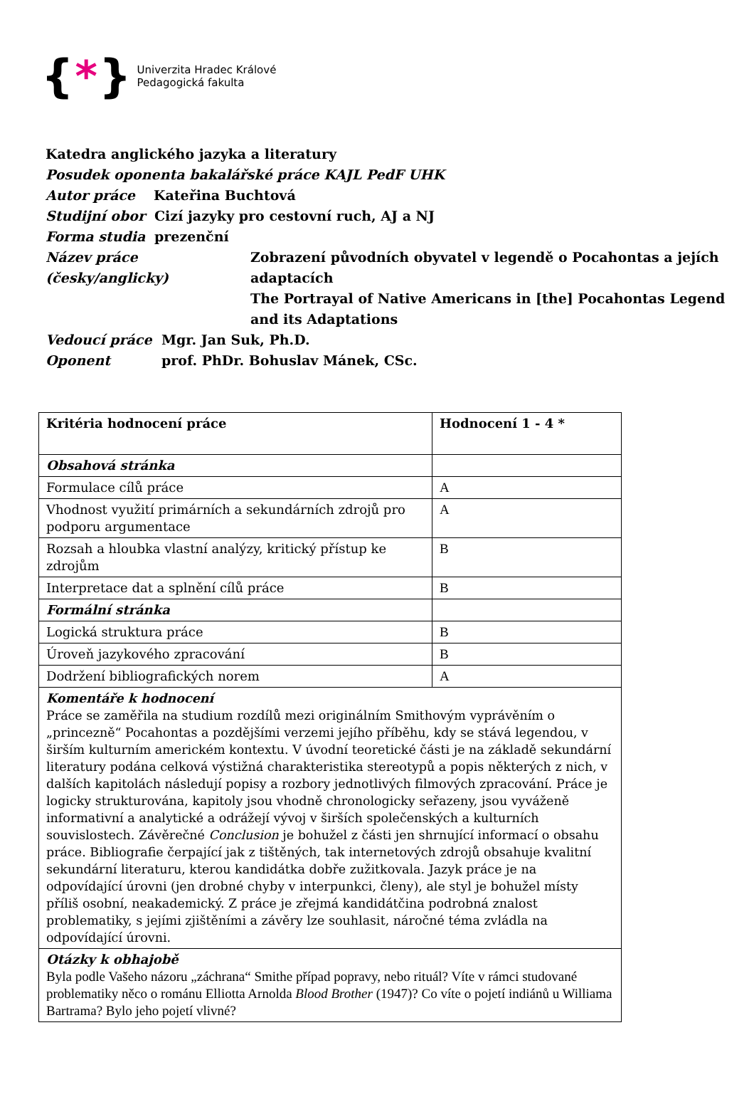{ * }
Univerzita Hradec Králové
Pedagogická fakulta
Katedra anglického jazyka a literatury
Posudek oponenta bakalářské práce KAJL PedF UHK
Autor práce Kateřina Buchtová
Studijní obor Cizí jazyky pro cestovní ruch, AJ a NJ
Forma studia prezenční
Název práce (česky/anglicky) Zobrazení původních obyvatel v legendě o Pocahontas a jejích adaptacích
The Portrayal of Native Americans in [the] Pocahontas Legend and its Adaptations
Vedoucí práce Mgr. Jan Suk, Ph.D.
Oponent prof. PhDr. Bohuslav Mánek, CSc.
| Kritéria hodnocení práce | Hodnocení 1 - 4 * |
| Obsahová stránka | |
| Formulace cílů práce | A |
| Vhodnost využití primárních a sekundárních zdrojů pro podporu argumentace | A |
| Rozsah a hloubka vlastní analýzy, kritický přístup ke zdrojům | B |
| Interpretace dat a splnění cílů práce | B |
| Formální stránka | |
| Logická struktura práce | B |
| Úroveň jazykového zpracování | B |
| Dodržení bibliografických norem | A |
| Komentáře k hodnocení Práce se zaměřila na studium rozdílů mezi originálním Smithovým vyprávěním o „princezně“ Pocahontas a pozdějšími verzemi jejího příběhu, kdy se stává legendou, v širším kulturním americkém kontextu. V úvodní teoretické části je na základě sekundární literatury podána celková výstižná charakteristika stereotypů a popis některých z nich, v dalších kapitolách následují popisy a rozbory jednotlivých filmových zpracování. Práce je logicky strukturována, kapitoly jsou vhodně chronologicky seřazeny, jsou vyváženě informativní a analytické a odrážejí vývoj v širších společenských a kulturních souvislostech. Závěrečné Conclusion je bohužel z části jen shrnující informací o obsahu práce. Bibliografie čerpající jak z tištěných, tak internetových zdrojů obsahuje kvalitní sekundární literaturu, kterou kandidátka dobře zužitkovala. Jazyk práce je na odpovídající úrovni (jen drobné chyby v interpunkci, členy), ale styl je bohužel místy příliš osobní, neakademický. Z práce je zřejmá kandidátčina podrobná znalost problematiky, s jejími zjištěními a závěry lze souhlasit, náročné téma zvládla na odpovídající úrovni. | |
| Otázky k obhajobě Byla podle Vašeho názoru „záchrana“ Smithe případ popravy, nebo rituál? Víte v rámci studované problematiky něco o románu Elliotta Arnolda Blood Brother (1947)? Co víte o pojetí indiánů u Williama Bartrama? Bylo jeho pojetí vlivné? | |